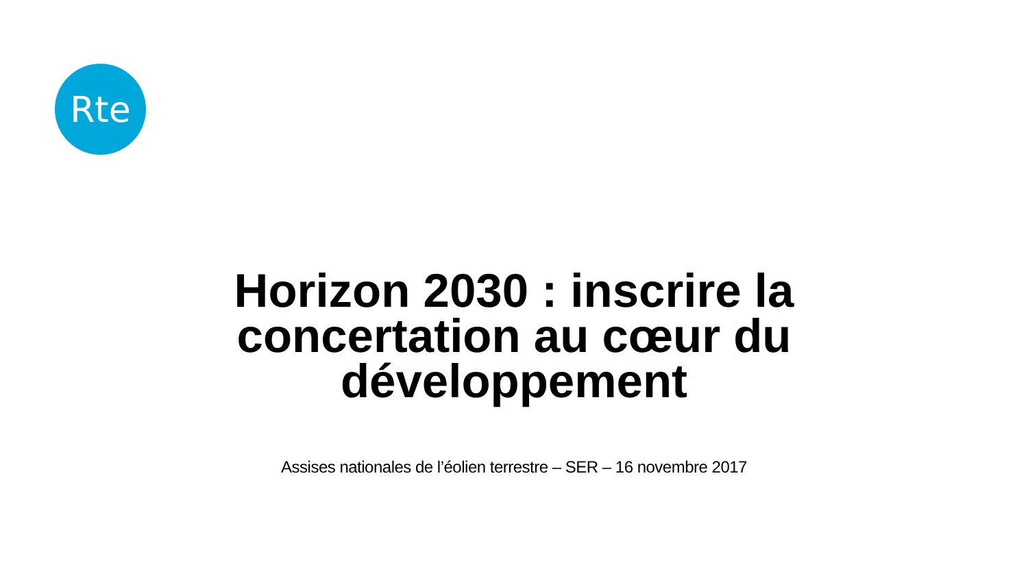Rte
Horizon 2030 : inscrire la concertation au cœur du développement
Assises nationales de l’éolien terrestre – SER – 16 novembre 2017